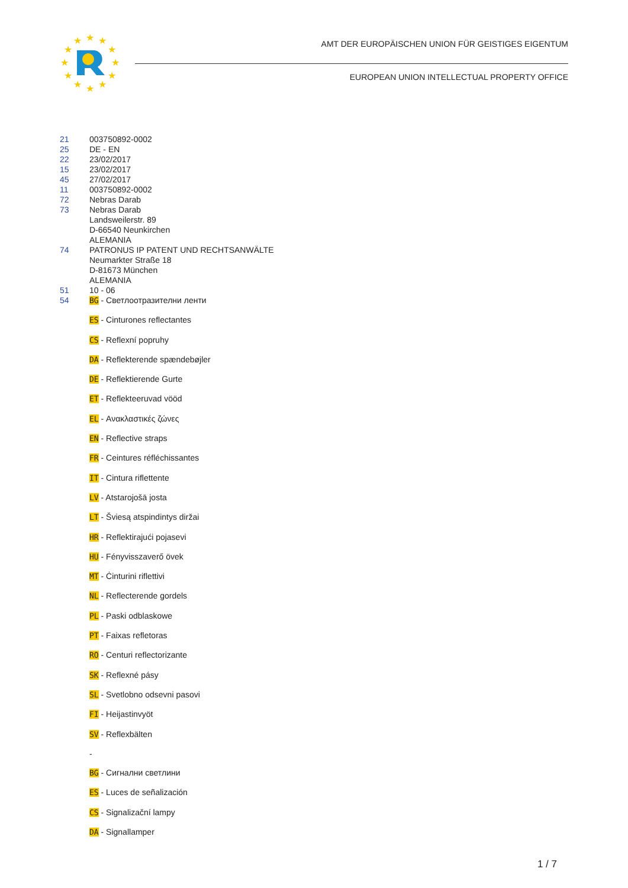★
★
★
★
★
★
★
★
★
★
★
★
AMT DER EUROPÄISCHEN UNION FÜR GEISTIGES EIGENTUM
EUROPEAN UNION INTELLECTUAL PROPERTY OFFICE
21 003750892-0002
25 DE - EN
22 23/02/2017
15 23/02/2017
45 27/02/2017
11 003750892-0002
72 Nebras Darab
73 Nebras Darab
Landsweilerstr. 89
D-66540 Neunkirchen
ALEMANIA
74 PATRONUS IP PATENT UND RECHTSANWÄLTE
Neumarkter Straße 18
D-81673 München
ALEMANIA
51 10 - 06
54
BG - Светлоотразителни ленти
ES - Cinturones reflectantes
CS - Reflexní popruhy
DA - Reflekterende spændebøjler
DE - Reflektierende Gurte
ET - Reflekteeruvad vööd
EL - Ανακλαστικές ζώνες
EN - Reflective straps
FR - Ceintures réfléchissantes
IT - Cintura riflettente
LV - Atstarojošā josta
LT - Šviesą atspindintys diržai
HR - Reflektirajući pojasevi
HU - Fényvisszaverő övek
MT - Ċinturini riflettivi
NL - Reflecterende gordels
PL - Paski odblaskowe
PT - Faixas refletoras
RO - Centuri reflectorizante
SK - Reflexné pásy
SL - Svetlobno odsevni pasovi
FI - Heijastinvyöt
SV - Reflexbälten
-
BG - Сигнални светлини
ES - Luces de señalización
CS - Signalizační lampy
DA - Signallamper
1 / 7